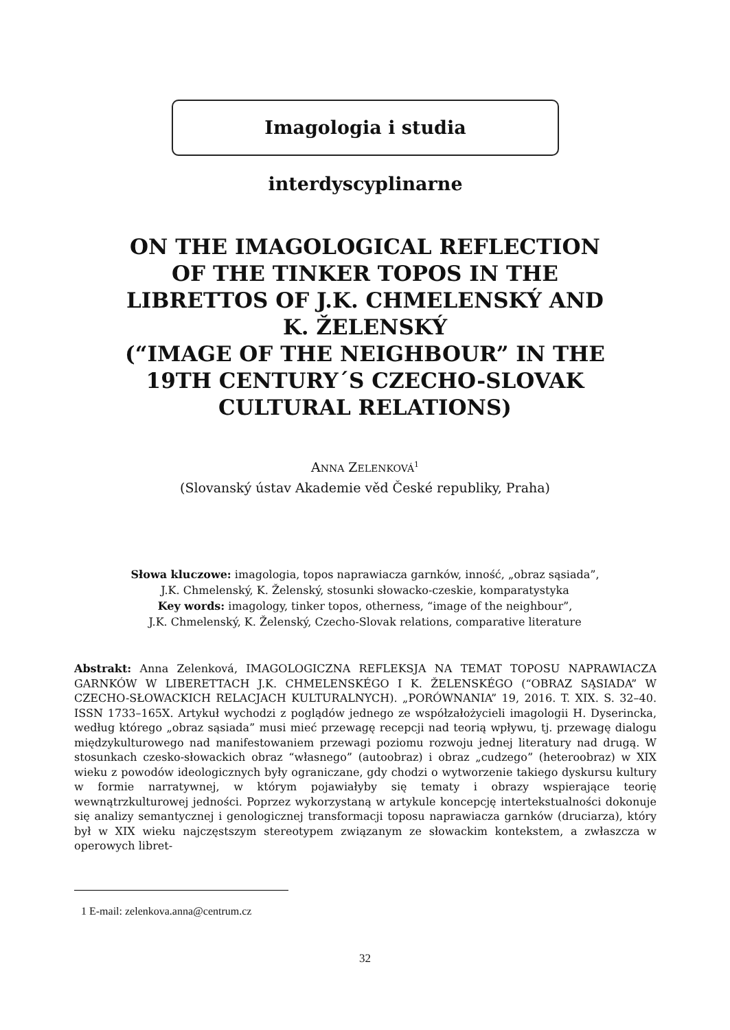Imagologia i studia interdyscyplinarne
ON THE IMAGOLOGICAL REFLECTION
OF THE TINKER TOPOS IN THE
LIBRETTOS OF J.K. CHMELENSKÝ AND
K. ŽELENSKÝ
(“IMAGE OF THE NEIGHBOUR” IN THE
19TH CENTURY´S CZECHO-SLOVAK
CULTURAL RELATIONS)
ANNA ZELENKOVÁ<sup>1</sup>
(Slovanský ústav Akademie věd České republiky, Praha)
Słowa kluczowe: imagologia, topos naprawiacza garnków, inność, „obraz sąsiada”,
J.K. Chmelenský, K. Želenský, stosunki słowacko-czeskie, komparatystyka
Key words: imagology, tinker topos, otherness, “image of the neighbour”,
J.K. Chmelenský, K. Želenský, Czecho-Slovak relations, comparative literature
Abstrakt: Anna Zelenková, IMAGOLOGICZNA REFLEKSJA NA TEMAT TOPOSU NAPRAWIACZA GARNKÓW W LIBERETTACH J.K. CHMELENSKÉGO I K. ŽELENSKÉGO (“OBRAZ SĄSIADA” W CZECHO-SŁOWACKICH RELACJACH KULTURALNYCH). „PORÓWNANIA” 19, 2016. T. XIX. S. 32–40. ISSN 1733–165X. Artykuł wychodzi z poglądów jednego ze współzałożycieli imagologii H. Dyserincka, według którego „obraz sąsiada” musi mieć przewagę recepcji nad teorią wpływu, tj. przewagę dialogu międzykulturowego nad manifestowaniem przewagi poziomu rozwoju jednej literatury nad drugą. W stosunkach czesko-słowackich obraz “własnego” (autoobraz) i obraz „cudzego” (heteroobraz) w XIX wieku z powodów ideologicznych były ograniczane, gdy chodzi o wytworzenie takiego dyskursu kultury w formie narratywnej, w którym pojawiałyby się tematy i obrazy wspierające teorię wewnątrzkulturowej jedności. Poprzez wykorzystaną w artykule koncepcję intertekstualności dokonuje się analizy semantycznej i genologicznej transformacji toposu naprawiacza garnków (druciarza), który był w XIX wieku najczęstszym stereotypem związanym ze słowackim kontekstem, a zwłaszcza w operowych libret-
1 E-mail: zelenkova.anna@centrum.cz
32